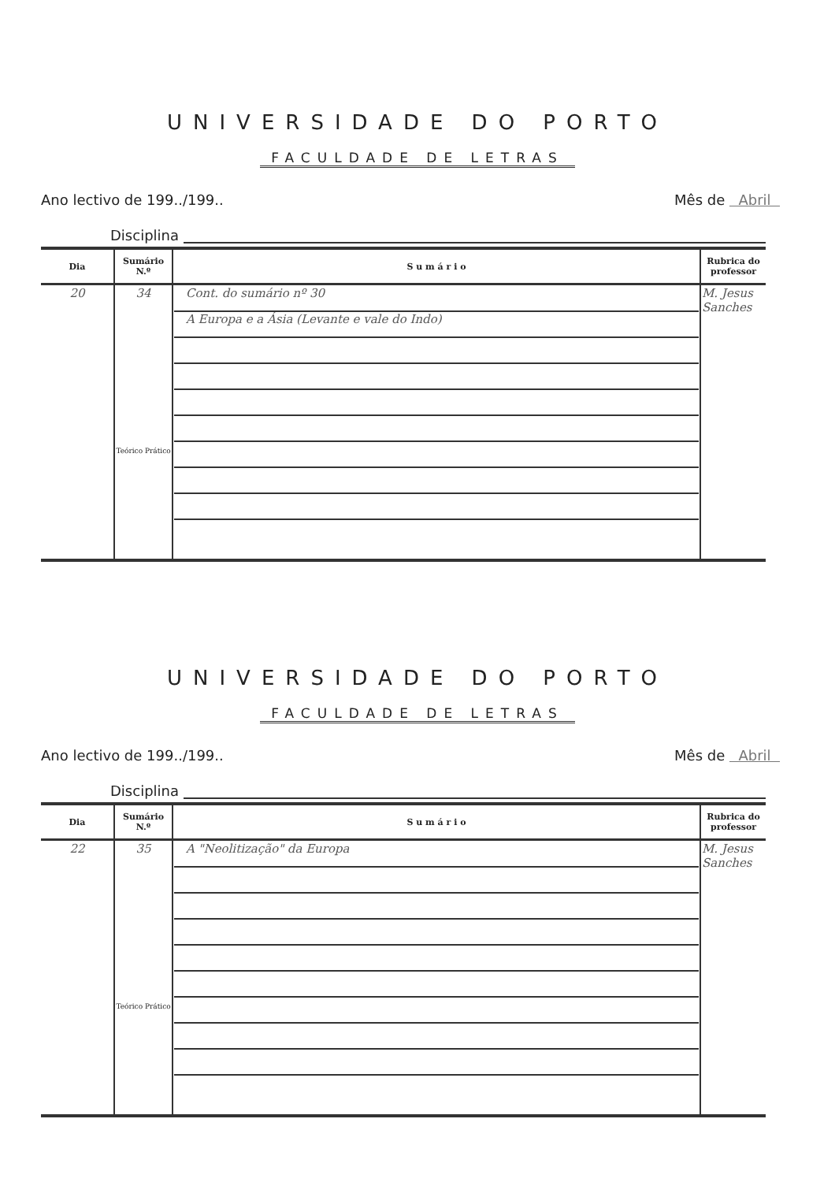UNIVERSIDADE DO PORTO
FACULDADE DE LETRAS
Ano lectivo de 199../199.. Mês de Abril
Disciplina
| Dia | Sumário N.º | S u m á r i o | Rubrica do professor |
| --- | --- | --- | --- |
| 20 | 34 Teórico Prático | Cont. do sumário nº 30 A Europa e a Ásia (Levante e vale do Indo) | M. Jesus Sanches |
UNIVERSIDADE DO PORTO
FACULDADE DE LETRAS
Ano lectivo de 199../199.. Mês de Abril
Disciplina
| Dia | Sumário N.º | S u m á r i o | Rubrica do professor |
| --- | --- | --- | --- |
| 22 | 35 Teórico Prático | A "Neolitização" da Europa | M. Jesus Sanches |